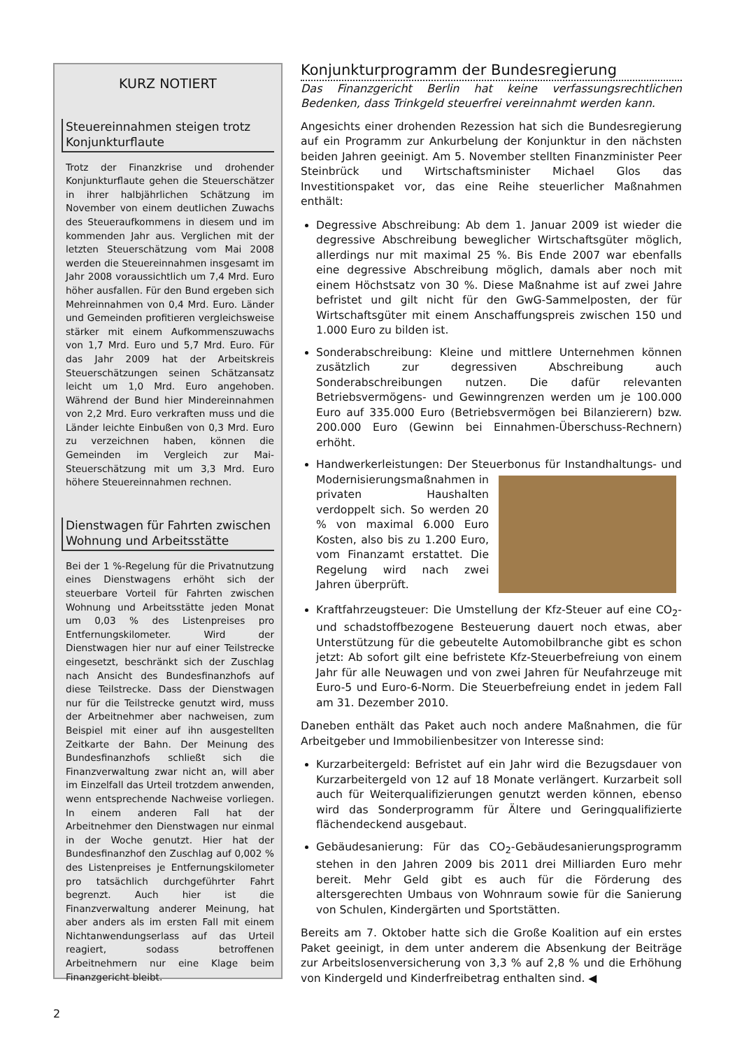KURZ NOTIERT
Steuereinnahmen steigen trotz Konjunkturflaute
Trotz der Finanzkrise und drohender Konjunkturflaute gehen die Steuerschätzer in ihrer halbjährlichen Schätzung im November von einem deutlichen Zuwachs des Steueraufkommens in diesem und im kommenden Jahr aus. Verglichen mit der letzten Steuerschätzung vom Mai 2008 werden die Steuereinnahmen insgesamt im Jahr 2008 voraussichtlich um 7,4 Mrd. Euro höher ausfallen. Für den Bund ergeben sich Mehreinnahmen von 0,4 Mrd. Euro. Länder und Gemeinden profitieren vergleichsweise stärker mit einem Aufkommenszuwachs von 1,7 Mrd. Euro und 5,7 Mrd. Euro. Für das Jahr 2009 hat der Arbeitskreis Steuerschätzungen seinen Schätzansatz leicht um 1,0 Mrd. Euro angehoben. Während der Bund hier Mindereinnahmen von 2,2 Mrd. Euro verkraften muss und die Länder leichte Einbußen von 0,3 Mrd. Euro zu verzeichnen haben, können die Gemeinden im Vergleich zur Mai-Steuerschätzung mit um 3,3 Mrd. Euro höhere Steuereinnahmen rechnen.
Dienstwagen für Fahrten zwischen Wohnung und Arbeitsstätte
Bei der 1 %-Regelung für die Privatnutzung eines Dienstwagens erhöht sich der steuerbare Vorteil für Fahrten zwischen Wohnung und Arbeitsstätte jeden Monat um 0,03 % des Listenpreises pro Entfernungskilometer. Wird der Dienstwagen hier nur auf einer Teilstrecke eingesetzt, beschränkt sich der Zuschlag nach Ansicht des Bundesfinanzhofs auf diese Teilstrecke. Dass der Dienstwagen nur für die Teilstrecke genutzt wird, muss der Arbeitnehmer aber nachweisen, zum Beispiel mit einer auf ihn ausgestellten Zeitkarte der Bahn. Der Meinung des Bundesfinanzhofs schließt sich die Finanzverwaltung zwar nicht an, will aber im Einzelfall das Urteil trotzdem anwenden, wenn entsprechende Nachweise vorliegen. In einem anderen Fall hat der Arbeitnehmer den Dienstwagen nur einmal in der Woche genutzt. Hier hat der Bundesfinanzhof den Zuschlag auf 0,002 % des Listenpreises je Entfernungskilometer pro tatsächlich durchgeführter Fahrt begrenzt. Auch hier ist die Finanzverwaltung anderer Meinung, hat aber anders als im ersten Fall mit einem Nichtanwendungserlass auf das Urteil reagiert, sodass betroffenen Arbeitnehmern nur eine Klage beim Finanzgericht bleibt.
Konjunkturprogramm der Bundesregierung
Das Finanzgericht Berlin hat keine verfassungsrechtlichen Bedenken, dass Trinkgeld steuerfrei vereinnahmt werden kann.
Angesichts einer drohenden Rezession hat sich die Bundesregierung auf ein Programm zur Ankurbelung der Konjunktur in den nächsten beiden Jahren geeinigt. Am 5. November stellten Finanzminister Peer Steinbrück und Wirtschaftsminister Michael Glos das Investitionspaket vor, das eine Reihe steuerlicher Maßnahmen enthält:
Degressive Abschreibung: Ab dem 1. Januar 2009 ist wieder die degressive Abschreibung beweglicher Wirtschaftsgüter möglich, allerdings nur mit maximal 25 %. Bis Ende 2007 war ebenfalls eine degressive Abschreibung möglich, damals aber noch mit einem Höchstsatz von 30 %. Diese Maßnahme ist auf zwei Jahre befristet und gilt nicht für den GwG-Sammelposten, der für Wirtschaftsgüter mit einem Anschaffungspreis zwischen 150 und 1.000 Euro zu bilden ist.
Sonderabschreibung: Kleine und mittlere Unternehmen können zusätzlich zur degressiven Abschreibung auch Sonderabschreibungen nutzen. Die dafür relevanten Betriebsvermögens- und Gewinngrenzen werden um je 100.000 Euro auf 335.000 Euro (Betriebsvermögen bei Bilanzierern) bzw. 200.000 Euro (Gewinn bei Einnahmen-Überschuss-Rechnern) erhöht.
Handwerkerleistungen: Der Steuerbonus für Instandhaltungs-
und Modernisierungsmaßnahmen in privaten Haushalten verdoppelt sich. So werden 20 % von maximal 6.000 Euro Kosten, also bis zu 1.200 Euro, vom Finanzamt erstattet. Die Regelung wird nach zwei Jahren überprüft.
Kraftfahrzeugsteuer: Die Umstellung der Kfz-Steuer auf eine CO<sub>2</sub>- und schadstoffbezogene Besteuerung dauert noch etwas, aber Unterstützung für die gebeutelte Automobilbranche gibt es schon jetzt: Ab sofort gilt eine befristete Kfz-Steuerbefreiung von einem Jahr für alle Neuwagen und von zwei Jahren für Neufahrzeuge mit Euro-5 und Euro-6-Norm. Die Steuerbefreiung endet in jedem Fall am 31. Dezember 2010.
Daneben enthält das Paket auch noch andere Maßnahmen, die für Arbeitgeber und Immobilienbesitzer von Interesse sind:
Kurzarbeitergeld: Befristet auf ein Jahr wird die Bezugsdauer von Kurzarbeitergeld von 12 auf 18 Monate verlängert. Kurzarbeit soll auch für Weiterqualifizierungen genutzt werden können, ebenso wird das Sonderprogramm für Ältere und Geringqualifizierte flächendeckend ausgebaut.
Gebäudesanierung: Für das CO<sub>2</sub>-Gebäudesanierungsprogramm stehen in den Jahren 2009 bis 2011 drei Milliarden Euro mehr bereit. Mehr Geld gibt es auch für die Förderung des altersgerechten Umbaus von Wohnraum sowie für die Sanierung von Schulen, Kindergärten und Sportstätten.
Bereits am 7. Oktober hatte sich die Große Koalition auf ein erstes Paket geeinigt, in dem unter anderem die Absenkung der Beiträge zur Arbeitslosenversicherung von 3,3 % auf 2,8 % und die Erhöhung von Kindergeld und Kinderfreibetrag enthalten sind. ◀
2